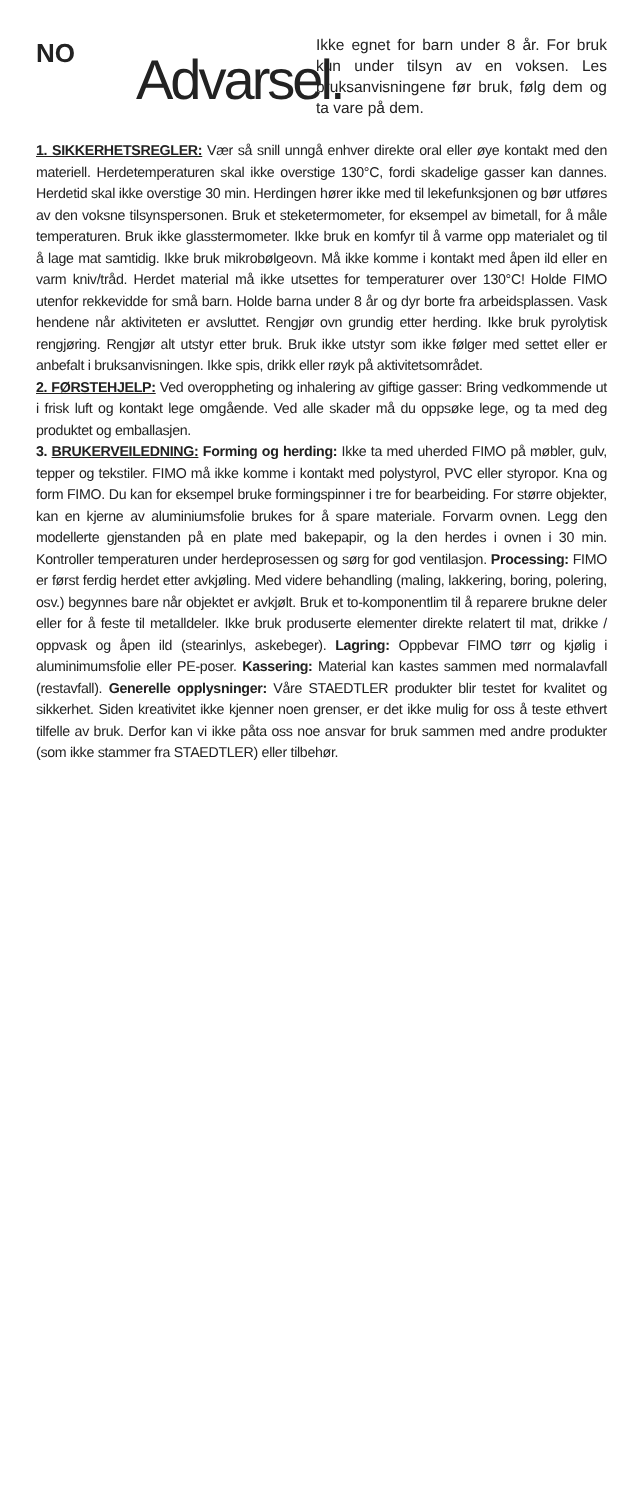NO
Advarsel.
Ikke egnet for barn under 8 år. For bruk kun under tilsyn av en voksen. Les bruksanvisningene før bruk, følg dem og ta vare på dem.
1. SIKKERHETSREGLER: Vær så snill unngå enhver direkte oral eller øye kontakt med den materiell. Herdetemperaturen skal ikke overstige 130°C, fordi skadelige gasser kan dannes. Herdetid skal ikke overstige 30 min. Herdingen hører ikke med til lekefunksjonen og bør utføres av den voksne tilsynspersonen. Bruk et steketermometer, for eksempel av bimetall, for å måle temperaturen. Bruk ikke glasstermometer. Ikke bruk en komfyr til å varme opp materialet og til å lage mat samtidig. Ikke bruk mikrobølgeovn. Må ikke komme i kontakt med åpen ild eller en varm kniv/tråd. Herdet material må ikke utsettes for temperaturer over 130°C! Holde FIMO utenfor rekkevidde for små barn. Holde barna under 8 år og dyr borte fra arbeidsplassen. Vask hendene når aktiviteten er avsluttet. Rengjør ovn grundig etter herding. Ikke bruk pyrolytisk rengjøring. Rengjør alt utstyr etter bruk. Bruk ikke utstyr som ikke følger med settet eller er anbefalt i bruksanvisningen. Ikke spis, drikk eller røyk på aktivitetsområdet.
2. FØRSTEHJELP: Ved overoppheting og inhalering av giftige gasser: Bring vedkommende ut i frisk luft og kontakt lege omgående. Ved alle skader må du oppsøke lege, og ta med deg produktet og emballasjen.
3. BRUKERVEILEDNING: Forming og herding: Ikke ta med uherded FIMO på møbler, gulv, tepper og tekstiler. FIMO må ikke komme i kontakt med polystyrol, PVC eller styropor. Kna og form FIMO. Du kan for eksempel bruke formingspinner i tre for bearbeiding. For større objekter, kan en kjerne av aluminiumsfolie brukes for å spare materiale. Forvarm ovnen. Legg den modellerte gjenstanden på en plate med bakepapir, og la den herdes i ovnen i 30 min. Kontroller temperaturen under herdeprosessen og sørg for god ventilasjon. Processing: FIMO er først ferdig herdet etter avkjøling. Med videre behandling (maling, lakkering, boring, polering, osv.) begynnes bare når objektet er avkjølt. Bruk et to-komponentlim til å reparere brukne deler eller for å feste til metalldeler. Ikke bruk produserte elementer direkte relatert til mat, drikke / oppvask og åpen ild (stearinlys, askebeger). Lagring: Oppbevar FIMO tørr og kjølig i aluminimumsfolie eller PE-poser. Kassering: Material kan kastes sammen med normalavfall (restavfall). Generelle opplysninger: Våre STAEDTLER produkter blir testet for kvalitet og sikkerhet. Siden kreativitet ikke kjenner noen grenser, er det ikke mulig for oss å teste ethvert tilfelle av bruk. Derfor kan vi ikke påta oss noe ansvar for bruk sammen med andre produkter (som ikke stammer fra STAEDTLER) eller tilbehør.